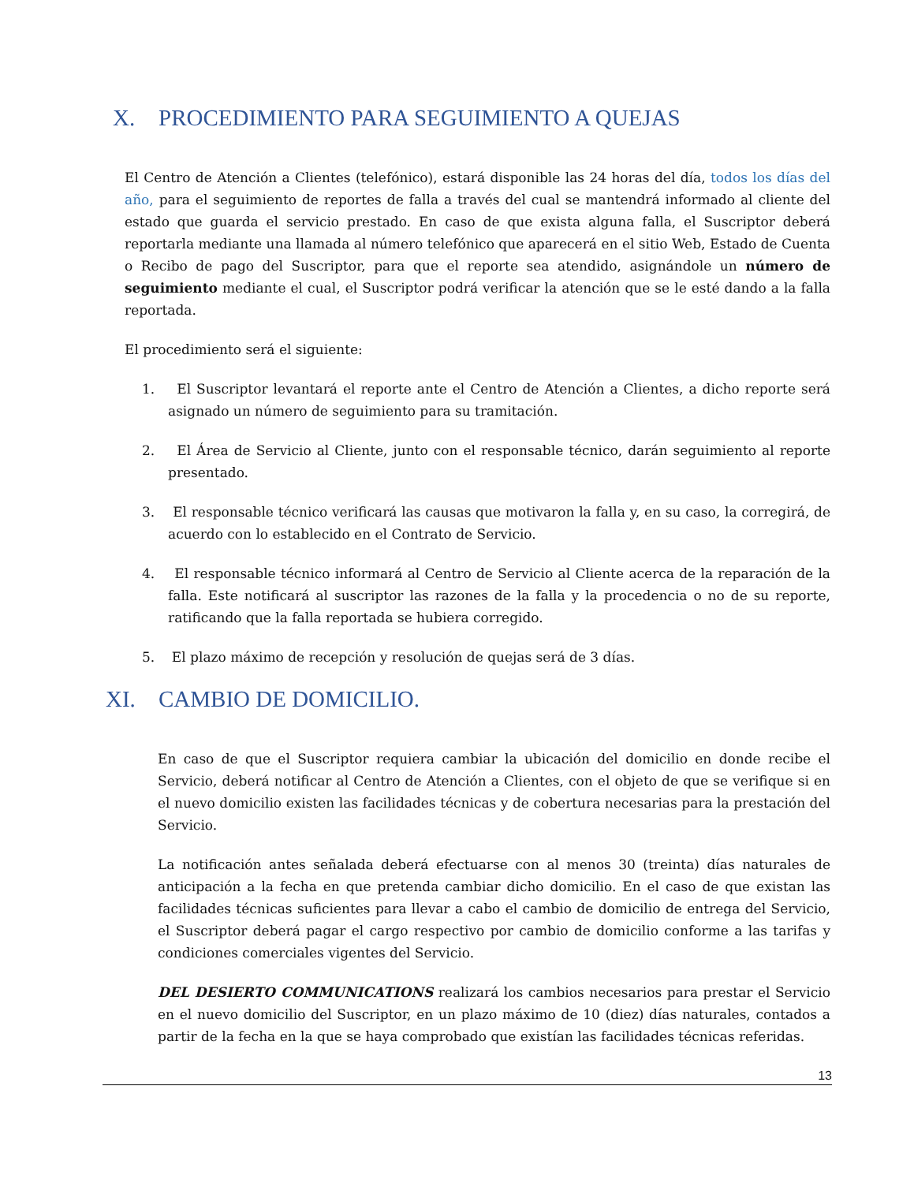X. PROCEDIMIENTO PARA SEGUIMIENTO A QUEJAS
El Centro de Atención a Clientes (telefónico), estará disponible las 24 horas del día, todos los días del año, para el seguimiento de reportes de falla a través del cual se mantendrá informado al cliente del estado que guarda el servicio prestado. En caso de que exista alguna falla, el Suscriptor deberá reportarla mediante una llamada al número telefónico que aparecerá en el sitio Web, Estado de Cuenta o Recibo de pago del Suscriptor, para que el reporte sea atendido, asignándole un número de seguimiento mediante el cual, el Suscriptor podrá verificar la atención que se le esté dando a la falla reportada.
El procedimiento será el siguiente:
1. El Suscriptor levantará el reporte ante el Centro de Atención a Clientes, a dicho reporte será asignado un número de seguimiento para su tramitación.
2. El Área de Servicio al Cliente, junto con el responsable técnico, darán seguimiento al reporte presentado.
3. El responsable técnico verificará las causas que motivaron la falla y, en su caso, la corregirá, de acuerdo con lo establecido en el Contrato de Servicio.
4. El responsable técnico informará al Centro de Servicio al Cliente acerca de la reparación de la falla. Este notificará al suscriptor las razones de la falla y la procedencia o no de su reporte, ratificando que la falla reportada se hubiera corregido.
5. El plazo máximo de recepción y resolución de quejas será de 3 días.
XI. CAMBIO DE DOMICILIO.
En caso de que el Suscriptor requiera cambiar la ubicación del domicilio en donde recibe el Servicio, deberá notificar al Centro de Atención a Clientes, con el objeto de que se verifique si en el nuevo domicilio existen las facilidades técnicas y de cobertura necesarias para la prestación del Servicio.
La notificación antes señalada deberá efectuarse con al menos 30 (treinta) días naturales de anticipación a la fecha en que pretenda cambiar dicho domicilio. En el caso de que existan las facilidades técnicas suficientes para llevar a cabo el cambio de domicilio de entrega del Servicio, el Suscriptor deberá pagar el cargo respectivo por cambio de domicilio conforme a las tarifas y condiciones comerciales vigentes del Servicio.
DEL DESIERTO COMMUNICATIONS realizará los cambios necesarios para prestar el Servicio en el nuevo domicilio del Suscriptor, en un plazo máximo de 10 (diez) días naturales, contados a partir de la fecha en la que se haya comprobado que existían las facilidades técnicas referidas.
13